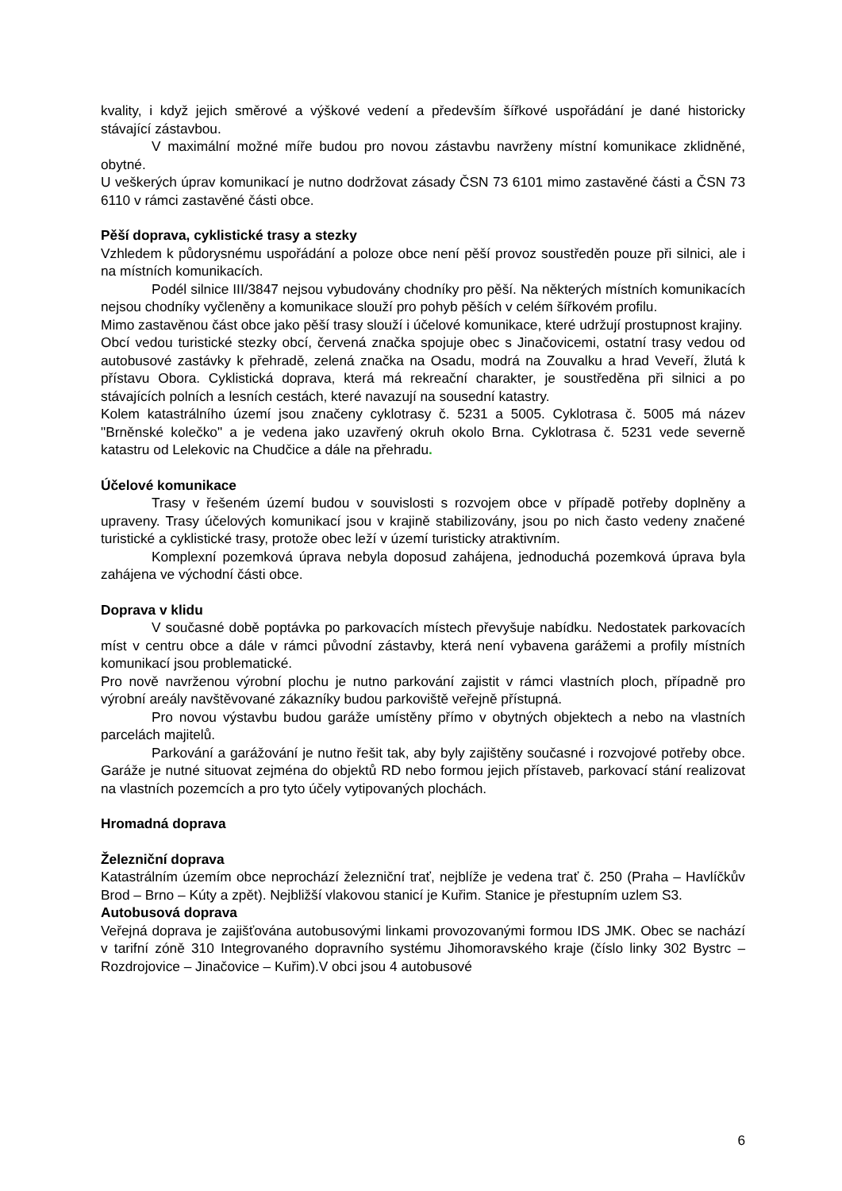kvality, i když jejich směrové a výškové vedení a především šířkové uspořádání je dané historicky stávající zástavbou.
V maximální možné míře budou pro novou zástavbu navrženy místní komunikace zklidněné, obytné.
U veškerých úprav komunikací je nutno dodržovat zásady ČSN 73 6101 mimo zastavěné části a ČSN 73 6110 v rámci zastavěné části obce.
Pěší doprava, cyklistické trasy a stezky
Vzhledem k půdorysnému uspořádání a poloze obce není pěší provoz soustředěn pouze při silnici, ale i na místních komunikacích.
Podél silnice III/3847 nejsou vybudovány chodníky pro pěší. Na některých místních komunikacích nejsou chodníky vyčleněny a komunikace slouží pro pohyb pěších v celém šířkovém profilu.
Mimo zastavěnou část obce jako pěší trasy slouží i účelové komunikace, které udržují prostupnost krajiny.
Obcí vedou turistické stezky obcí, červená značka spojuje obec s Jinačovicemi, ostatní trasy vedou od autobusové zastávky k přehradě, zelená značka na Osadu, modrá na Zouvalku a hrad Veveří, žlutá k přístavu Obora. Cyklistická doprava, která má rekreační charakter, je soustředěna při silnici a po stávajících polních a lesních cestách, které navazují na sousední katastry.
Kolem katastrálního území jsou značeny cyklotrasy č. 5231 a 5005. Cyklotrasa č. 5005 má název "Brněnské kolečko" a je vedena jako uzavřený okruh okolo Brna. Cyklotrasa č. 5231 vede severně katastru od Lelekovic na Chudčice a dále na přehradu.
Účelové komunikace
Trasy v řešeném území budou v souvislosti s rozvojem obce v případě potřeby doplněny a upraveny. Trasy účelových komunikací jsou v krajině stabilizovány, jsou po nich často vedeny značené turistické a cyklistické trasy, protože obec leží v území turisticky atraktivním.
Komplexní pozemková úprava nebyla doposud zahájena, jednoduchá pozemková úprava byla zahájena ve východní části obce.
Doprava v klidu
V současné době poptávka po parkovacích místech převyšuje nabídku. Nedostatek parkovacích míst v centru obce a dále v rámci původní zástavby, která není vybavena garážemi a profily místních komunikací jsou problematické.
Pro nově navrženou výrobní plochu je nutno parkování zajistit v rámci vlastních ploch, případně pro výrobní areály navštěvované zákazníky budou parkoviště veřejně přístupná.
Pro novou výstavbu budou garáže umístěny přímo v obytných objektech a nebo na vlastních parcelách majitelů.
Parkování a garážování je nutno řešit tak, aby byly zajištěny současné i rozvojové potřeby obce. Garáže je nutné situovat zejména do objektů RD nebo formou jejich přístaveb, parkovací stání realizovat na vlastních pozemcích a pro tyto účely vytipovaných plochách.
Hromadná doprava
Železniční doprava
Katastrálním územím obce neprochází železniční trať, nejblíže je vedena trať č. 250 (Praha – Havlíčkův Brod – Brno – Kúty a zpět). Nejbližší vlakovou stanicí je Kuřim. Stanice je přestupním uzlem S3.
Autobusová doprava
Veřejná doprava je zajišťována autobusovými linkami provozovanými formou IDS JMK. Obec se nachází v tarifní zóně 310 Integrovaného dopravního systému Jihomoravského kraje (číslo linky 302 Bystrc – Rozdrojovice – Jinačovice – Kuřim).V obci jsou 4 autobusové
6